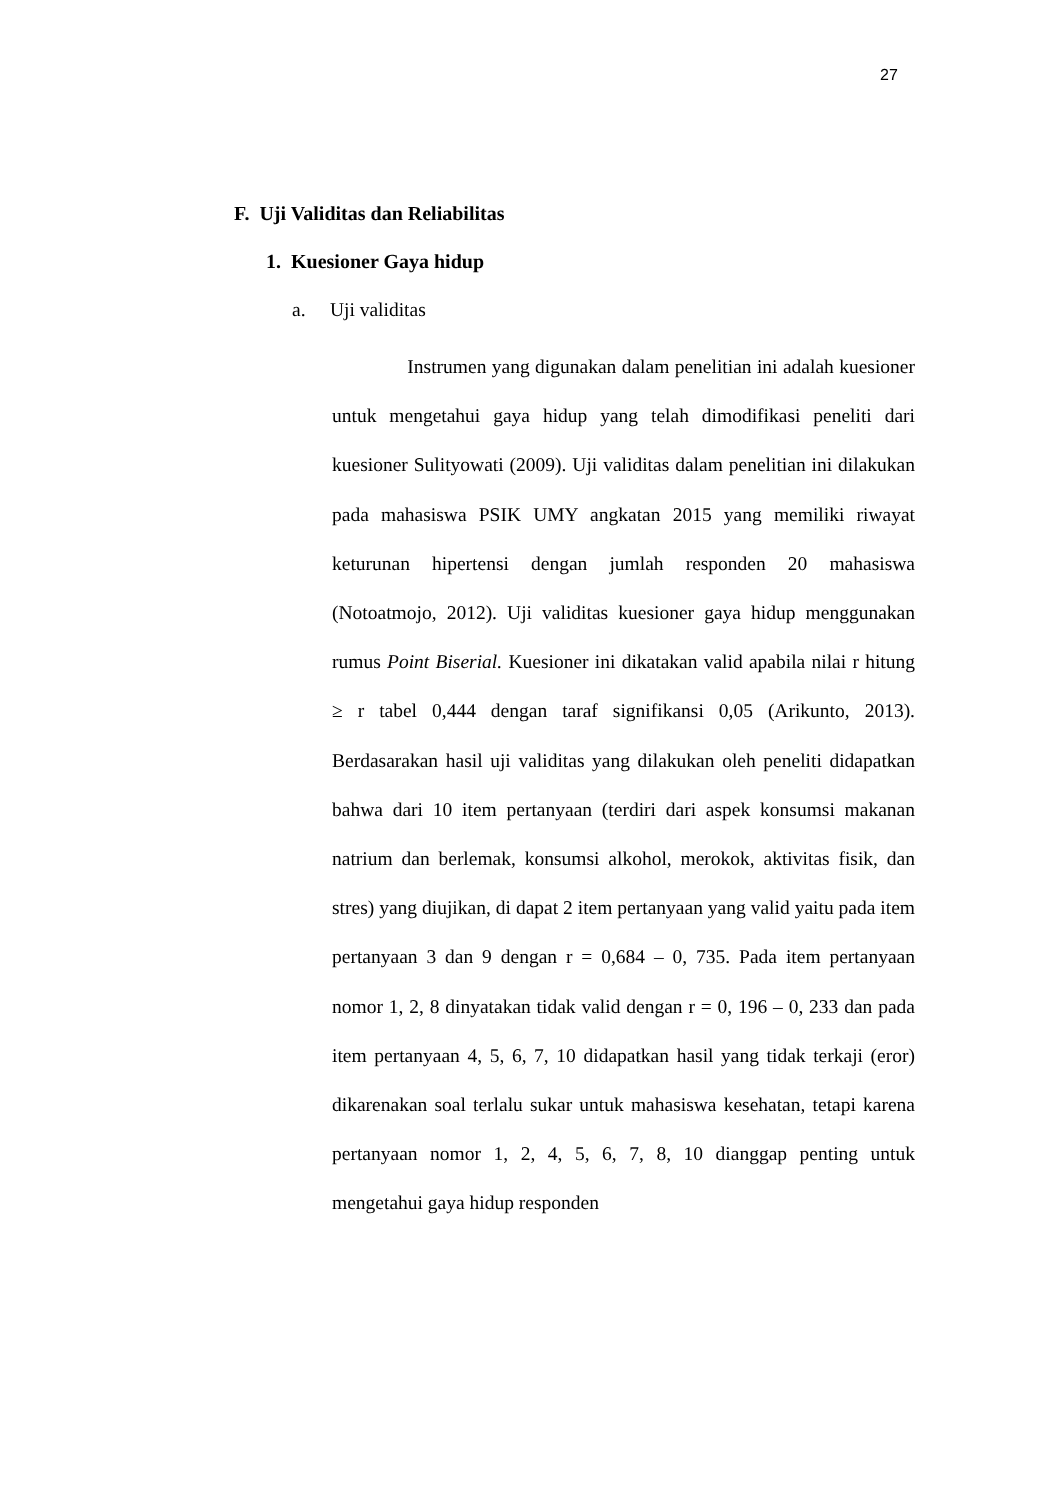27
F. Uji Validitas dan Reliabilitas
1. Kuesioner Gaya hidup
a. Uji validitas
Instrumen yang digunakan dalam penelitian ini adalah kuesioner untuk mengetahui gaya hidup yang telah dimodifikasi peneliti dari kuesioner Sulityowati (2009). Uji validitas dalam penelitian ini dilakukan pada mahasiswa PSIK UMY angkatan 2015 yang memiliki riwayat keturunan hipertensi dengan jumlah responden 20 mahasiswa (Notoatmojo, 2012). Uji validitas kuesioner gaya hidup menggunakan rumus Point Biserial. Kuesioner ini dikatakan valid apabila nilai r hitung ≥ r tabel 0,444 dengan taraf signifikansi 0,05 (Arikunto, 2013). Berdasarakan hasil uji validitas yang dilakukan oleh peneliti didapatkan bahwa dari 10 item pertanyaan (terdiri dari aspek konsumsi makanan natrium dan berlemak, konsumsi alkohol, merokok, aktivitas fisik, dan stres) yang diujikan, di dapat 2 item pertanyaan yang valid yaitu pada item pertanyaan 3 dan 9 dengan r = 0,684 – 0, 735. Pada item pertanyaan nomor 1, 2, 8 dinyatakan tidak valid dengan r = 0, 196 – 0, 233 dan pada item pertanyaan 4, 5, 6, 7, 10 didapatkan hasil yang tidak terkaji (eror) dikarenakan soal terlalu sukar untuk mahasiswa kesehatan, tetapi karena pertanyaan nomor 1, 2, 4, 5, 6, 7, 8, 10 dianggap penting untuk mengetahui gaya hidup responden